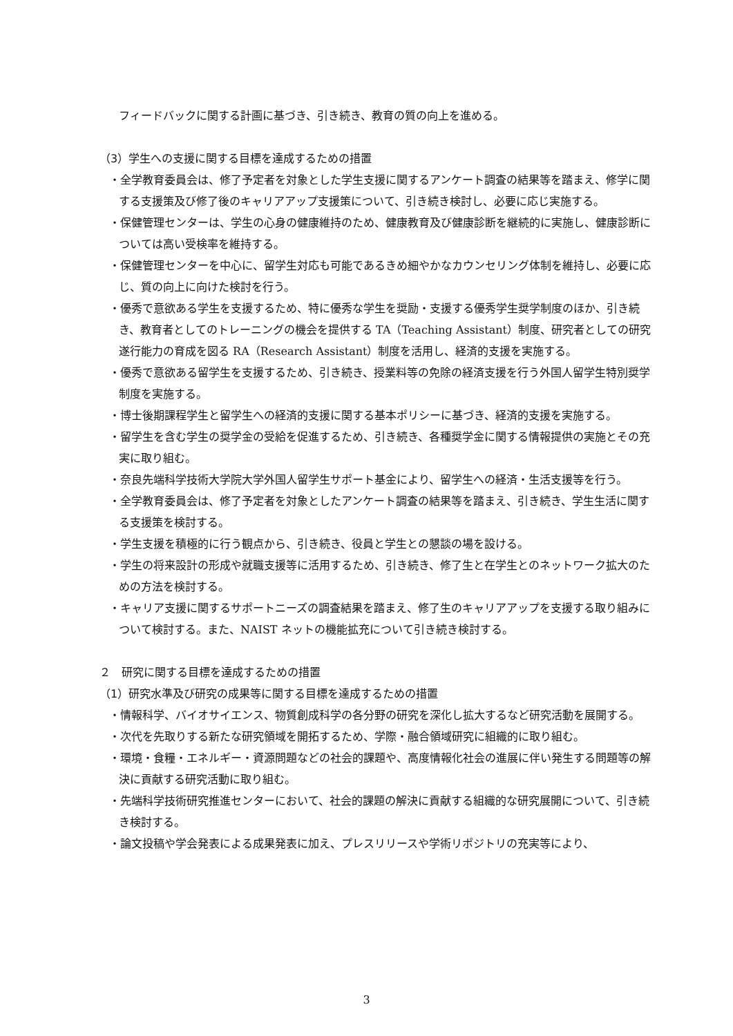フィードバックに関する計画に基づき、引き続き、教育の質の向上を進める。
（3）学生への支援に関する目標を達成するための措置
・全学教育委員会は、修了予定者を対象とした学生支援に関するアンケート調査の結果等を踏まえ、修学に関する支援策及び修了後のキャリアアップ支援策について、引き続き検討し、必要に応じ実施する。
・保健管理センターは、学生の心身の健康維持のため、健康教育及び健康診断を継続的に実施し、健康診断については高い受検率を維持する。
・保健管理センターを中心に、留学生対応も可能であるきめ細やかなカウンセリング体制を維持し、必要に応じ、質の向上に向けた検討を行う。
・優秀で意欲ある学生を支援するため、特に優秀な学生を奨励・支援する優秀学生奨学制度のほか、引き続き、教育者としてのトレーニングの機会を提供する TA（Teaching Assistant）制度、研究者としての研究遂行能力の育成を図る RA（Research Assistant）制度を活用し、経済的支援を実施する。
・優秀で意欲ある留学生を支援するため、引き続き、授業料等の免除の経済支援を行う外国人留学生特別奨学制度を実施する。
・博士後期課程学生と留学生への経済的支援に関する基本ポリシーに基づき、経済的支援を実施する。
・留学生を含む学生の奨学金の受給を促進するため、引き続き、各種奨学金に関する情報提供の実施とその充実に取り組む。
・奈良先端科学技術大学院大学外国人留学生サポート基金により、留学生への経済・生活支援等を行う。
・全学教育委員会は、修了予定者を対象としたアンケート調査の結果等を踏まえ、引き続き、学生生活に関する支援策を検討する。
・学生支援を積極的に行う観点から、引き続き、役員と学生との懇談の場を設ける。
・学生の将来設計の形成や就職支援等に活用するため、引き続き、修了生と在学生とのネットワーク拡大のための方法を検討する。
・キャリア支援に関するサポートニーズの調査結果を踏まえ、修了生のキャリアアップを支援する取り組みについて検討する。また、NAIST ネットの機能拡充について引き続き検討する。
２　研究に関する目標を達成するための措置
（1）研究水準及び研究の成果等に関する目標を達成するための措置
・情報科学、バイオサイエンス、物質創成科学の各分野の研究を深化し拡大するなど研究活動を展開する。
・次代を先取りする新たな研究領域を開拓するため、学際・融合領域研究に組織的に取り組む。
・環境・食糧・エネルギー・資源問題などの社会的課題や、高度情報化社会の進展に伴い発生する問題等の解決に貢献する研究活動に取り組む。
・先端科学技術研究推進センターにおいて、社会的課題の解決に貢献する組織的な研究展開について、引き続き検討する。
・論文投稿や学会発表による成果発表に加え、プレスリリースや学術リポジトリの充実等により、
3